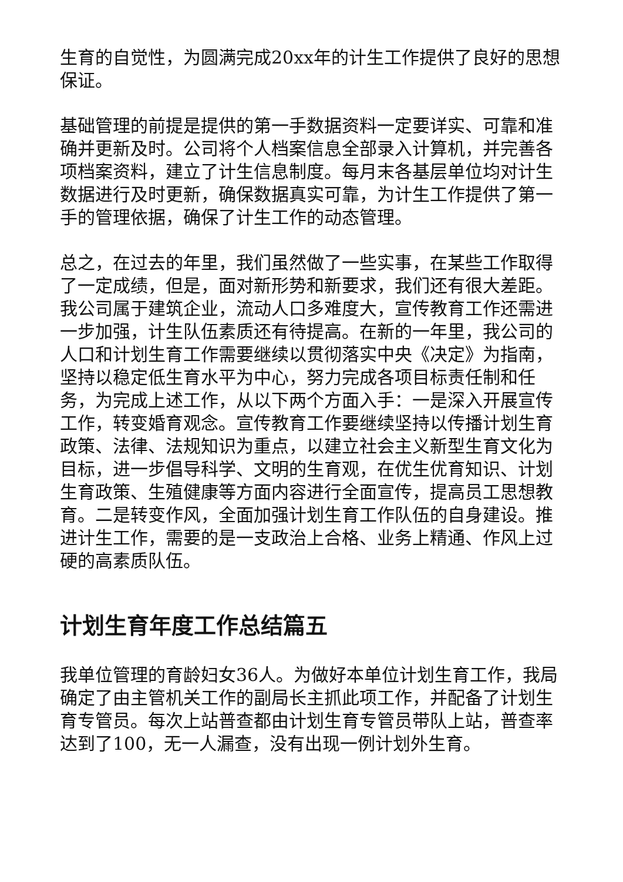生育的自觉性，为圆满完成20xx年的计生工作提供了良好的思想保证。
基础管理的前提是提供的第一手数据资料一定要详实、可靠和准确并更新及时。公司将个人档案信息全部录入计算机，并完善各项档案资料，建立了计生信息制度。每月末各基层单位均对计生数据进行及时更新，确保数据真实可靠，为计生工作提供了第一手的管理依据，确保了计生工作的动态管理。
总之，在过去的年里，我们虽然做了一些实事，在某些工作取得了一定成绩，但是，面对新形势和新要求，我们还有很大差距。我公司属于建筑企业，流动人口多难度大，宣传教育工作还需进一步加强，计生队伍素质还有待提高。在新的一年里，我公司的人口和计划生育工作需要继续以贯彻落实中央《决定》为指南，坚持以稳定低生育水平为中心，努力完成各项目标责任制和任务，为完成上述工作，从以下两个方面入手：一是深入开展宣传工作，转变婚育观念。宣传教育工作要继续坚持以传播计划生育政策、法律、法规知识为重点，以建立社会主义新型生育文化为目标，进一步倡导科学、文明的生育观，在优生优育知识、计划生育政策、生殖健康等方面内容进行全面宣传，提高员工思想教育。二是转变作风，全面加强计划生育工作队伍的自身建设。推进计生工作，需要的是一支政治上合格、业务上精通、作风上过硬的高素质队伍。
计划生育年度工作总结篇五
我单位管理的育龄妇女36人。为做好本单位计划生育工作，我局确定了由主管机关工作的副局长主抓此项工作，并配备了计划生育专管员。每次上站普查都由计划生育专管员带队上站，普查率达到了100，无一人漏查，没有出现一例计划外生育。